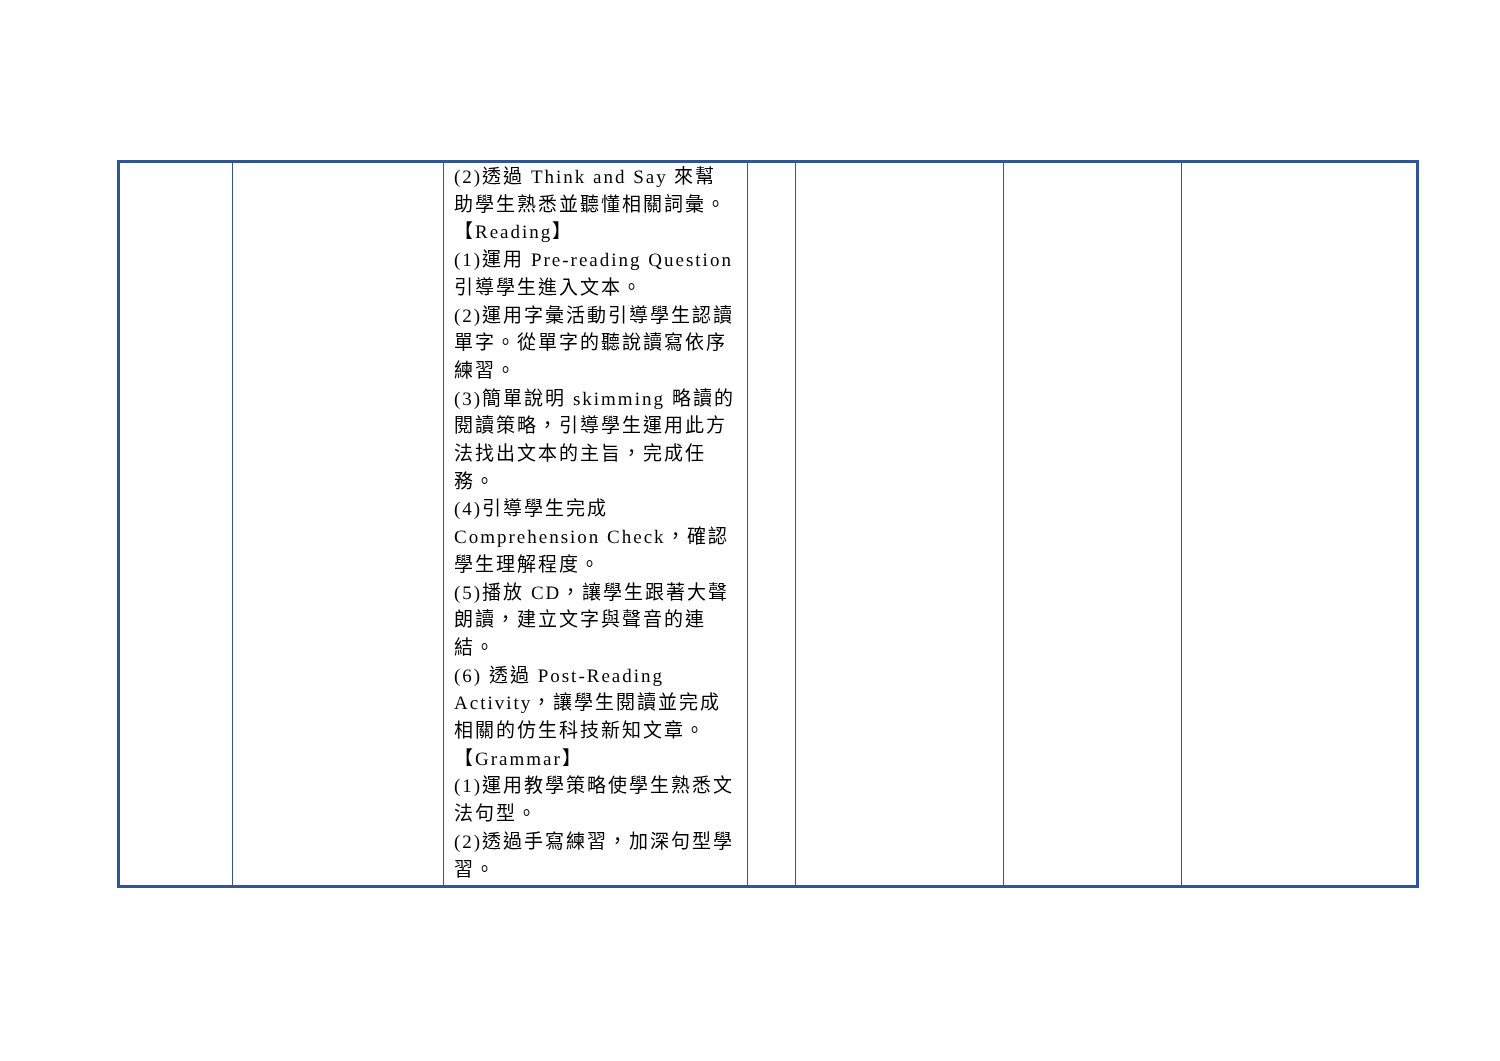| | | (2)透過 Think and Say 來幫助學生熟悉並聽懂相關詞彙。 【Reading】 (1)運用 Pre-reading Question 引導學生進入文本。 (2)運用字彙活動引導學生認讀單字。從單字的聽說讀寫依序練習。 (3)簡單說明 skimming 略讀的閱讀策略，引導學生運用此方法找出文本的主旨，完成任務。 (4)引導學生完成 Comprehension Check，確認學生理解程度。 (5)播放 CD，讓學生跟著大聲朗讀，建立文字與聲音的連結。 (6) 透過 Post-Reading Activity，讓學生閱讀並完成相關的仿生科技新知文章。 【Grammar】 (1)運用教學策略使學生熟悉文法句型。 (2)透過手寫練習，加深句型學習。 | | | | |